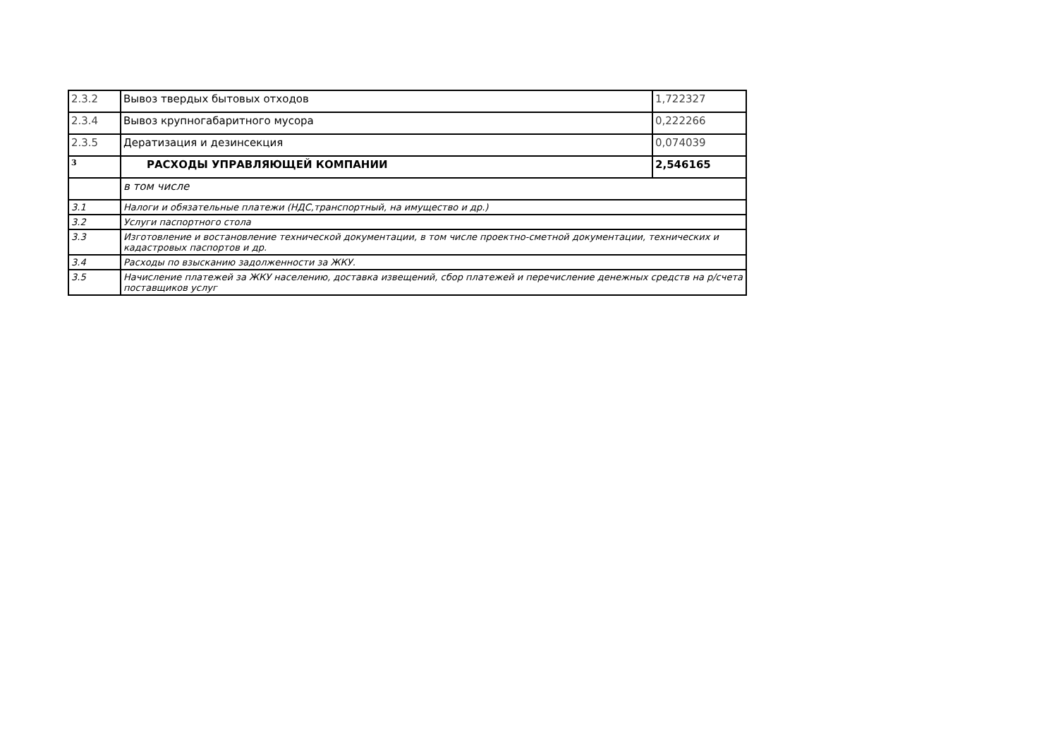| 2.3.2 | Вывоз твердых бытовых отходов | 1,722327 |
| 2.3.4 | Вывоз крупногабаритного мусора | 0,222266 |
| 2.3.5 | Дератизация и дезинсекция | 0,074039 |
| 3 | РАСХОДЫ УПРАВЛЯЮЩЕЙ КОМПАНИИ | 2,546165 |
| | в том числе | |
| 3.1 | Налоги и обязательные платежи (НДС,транспортный, на имущество и др.) | |
| 3.2 | Услуги паспортного стола | |
| 3.3 | Изготовление и востановление технической документации, в том числе проектно-сметной документации, технических и кадастровых паспортов и др. | |
| 3.4 | Расходы по взысканию задолженности за ЖКУ. | |
| 3.5 | Начисление платежей за ЖКУ населению, доставка извещений, сбор платежей и перечисление денежных средств на р/счета поставщиков услуг | |